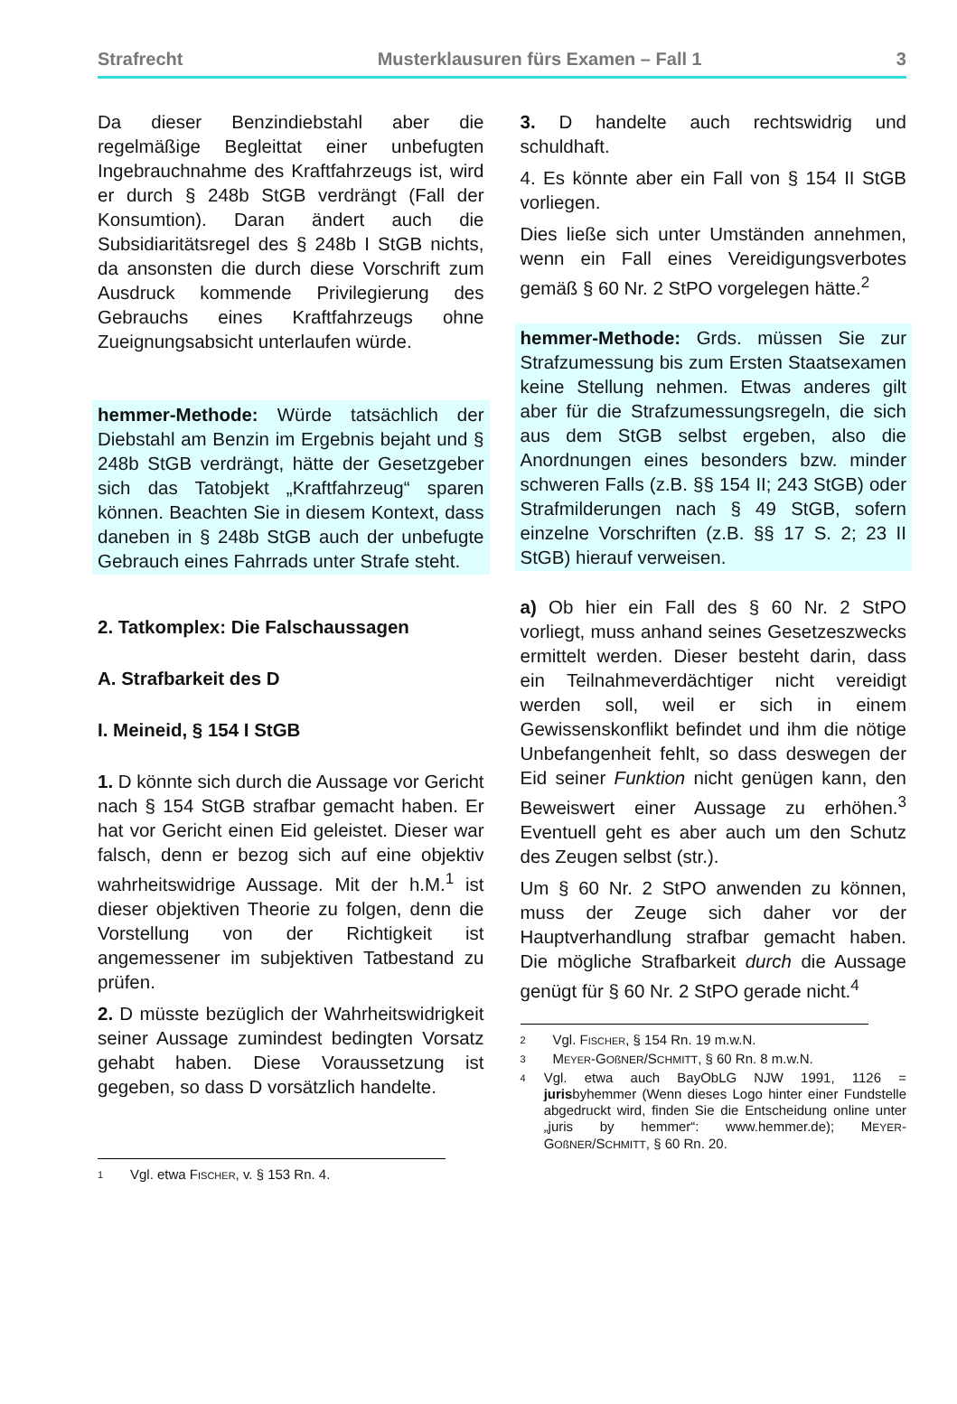Strafrecht Musterklausuren fürs Examen – Fall 1 3
Da dieser Benzindiebstahl aber die regelmäßige Begleittat einer unbefugten Ingebrauchnahme des Kraftfahrzeugs ist, wird er durch § 248b StGB verdrängt (Fall der Konsumtion). Daran ändert auch die Subsidiaritätsregel des § 248b I StGB nichts, da ansonsten die durch diese Vorschrift zum Ausdruck kommende Privilegierung des Gebrauchs eines Kraftfahrzeugs ohne Zueignungsabsicht unterlaufen würde.
hemmer-Methode: Würde tatsächlich der Diebstahl am Benzin im Ergebnis bejaht und § 248b StGB verdrängt, hätte der Gesetzgeber sich das Tatobjekt „Kraftfahrzeug“ sparen können. Beachten Sie in diesem Kontext, dass daneben in § 248b StGB auch der unbefugte Gebrauch eines Fahrrads unter Strafe steht.
2. Tatkomplex: Die Falschaussagen
A. Strafbarkeit des D
I. Meineid, § 154 I StGB
1. D könnte sich durch die Aussage vor Gericht nach § 154 StGB strafbar gemacht haben. Er hat vor Gericht einen Eid geleistet. Dieser war falsch, denn er bezog sich auf eine objektiv wahrheitswidrige Aussage. Mit der h.M.<sup>1</sup> ist dieser objektiven Theorie zu folgen, denn die Vorstellung von der Richtigkeit ist angemessener im subjektiven Tatbestand zu prüfen.
2. D müsste bezüglich der Wahrheitswidrigkeit seiner Aussage zumindest bedingten Vorsatz gehabt haben. Diese Voraussetzung ist gegeben, so dass D vorsätzlich handelte.
1 Vgl. etwa FISCHER, v. § 153 Rn. 4.
3. D handelte auch rechtswidrig und schuldhaft.
4. Es könnte aber ein Fall von § 154 II StGB vorliegen.
Dies ließe sich unter Umständen annehmen, wenn ein Fall eines Vereidigungsverbotes gemäß § 60 Nr. 2 StPO vorgelegen hätte.<sup>2</sup>
hemmer-Methode: Grds. müssen Sie zur Strafzumessung bis zum Ersten Staatsexamen keine Stellung nehmen. Etwas anderes gilt aber für die Strafzumessungsregeln, die sich aus dem StGB selbst ergeben, also die Anordnungen eines besonders bzw. minder schweren Falls (z.B. §§ 154 II; 243 StGB) oder Strafmilderungen nach § 49 StGB, sofern einzelne Vorschriften (z.B. §§ 17 S. 2; 23 II StGB) hierauf verweisen.
a) Ob hier ein Fall des § 60 Nr. 2 StPO vorliegt, muss anhand seines Gesetzeszwecks ermittelt werden. Dieser besteht darin, dass ein Teilnahmeverdächtiger nicht vereidigt werden soll, weil er sich in einem Gewissenskonflikt befindet und ihm die nötige Unbefangenheit fehlt, so dass deswegen der Eid seiner Funktion nicht genügen kann, den Beweiswert einer Aussage zu erhöhen.<sup>3</sup> Eventuell geht es aber auch um den Schutz des Zeugen selbst (str.).
Um § 60 Nr. 2 StPO anwenden zu können, muss der Zeuge sich daher vor der Hauptverhandlung strafbar gemacht haben. Die mögliche Strafbarkeit durch die Aussage genügt für § 60 Nr. 2 StPO gerade nicht.<sup>4</sup>
2 Vgl. FISCHER, § 154 Rn. 19 m.w.N.
3 MEYER-GOßNER/SCHMITT, § 60 Rn. 8 m.w.N.
4 Vgl. etwa auch BayObLG NJW 1991, 1126 = jurisbyhemmer (Wenn dieses Logo hinter einer Fundstelle abgedruckt wird, finden Sie die Entscheidung online unter „juris by hemmer“: www.hemmer.de); MEYER-GOßNER/SCHMITT, § 60 Rn. 20.